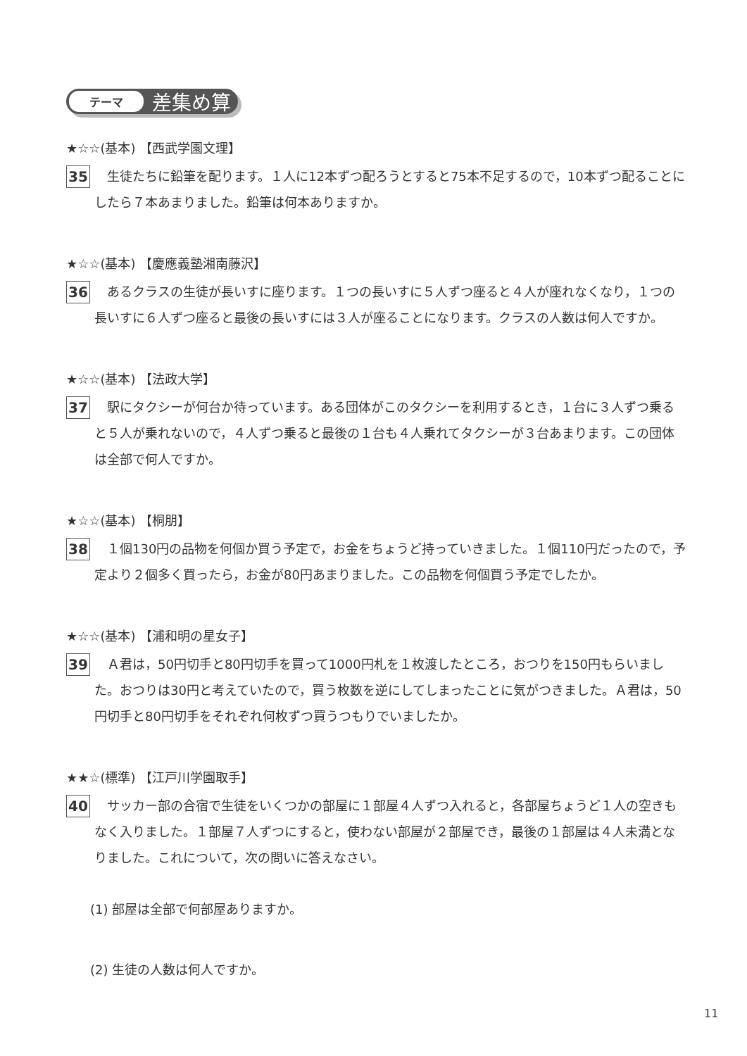テーマ
差集め算
★☆☆(基本) 【西武学園文理】
35
生徒たちに鉛筆を配ります。１人に12本ずつ配ろうとすると75本不足するので，10本ずつ配ることにしたら７本あまりました。鉛筆は何本ありますか。
★☆☆(基本) 【慶應義塾湘南藤沢】
36
あるクラスの生徒が長いすに座ります。１つの長いすに５人ずつ座ると４人が座れなくなり，１つの長いすに６人ずつ座ると最後の長いすには３人が座ることになります。クラスの人数は何人ですか。
★☆☆(基本) 【法政大学】
37
駅にタクシーが何台か待っています。ある団体がこのタクシーを利用するとき，１台に３人ずつ乗ると５人が乗れないので，４人ずつ乗ると最後の１台も４人乗れてタクシーが３台あまります。この団体は全部で何人ですか。
★☆☆(基本) 【桐朋】
38
１個130円の品物を何個か買う予定で，お金をちょうど持っていきました。１個110円だったので，予定より２個多く買ったら，お金が80円あまりました。この品物を何個買う予定でしたか。
★☆☆(基本) 【浦和明の星女子】
39
Ａ君は，50円切手と80円切手を買って1000円札を１枚渡したところ，おつりを150円もらいました。おつりは30円と考えていたので，買う枚数を逆にしてしまったことに気がつきました。Ａ君は，50円切手と80円切手をそれぞれ何枚ずつ買うつもりでいましたか。
★★☆(標準) 【江戸川学園取手】
40
サッカー部の合宿で生徒をいくつかの部屋に１部屋４人ずつ入れると，各部屋ちょうど１人の空きもなく入りました。１部屋７人ずつにすると，使わない部屋が２部屋でき，最後の１部屋は４人未満となりました。これについて，次の問いに答えなさい。
(1) 部屋は全部で何部屋ありますか。
(2) 生徒の人数は何人ですか。
11